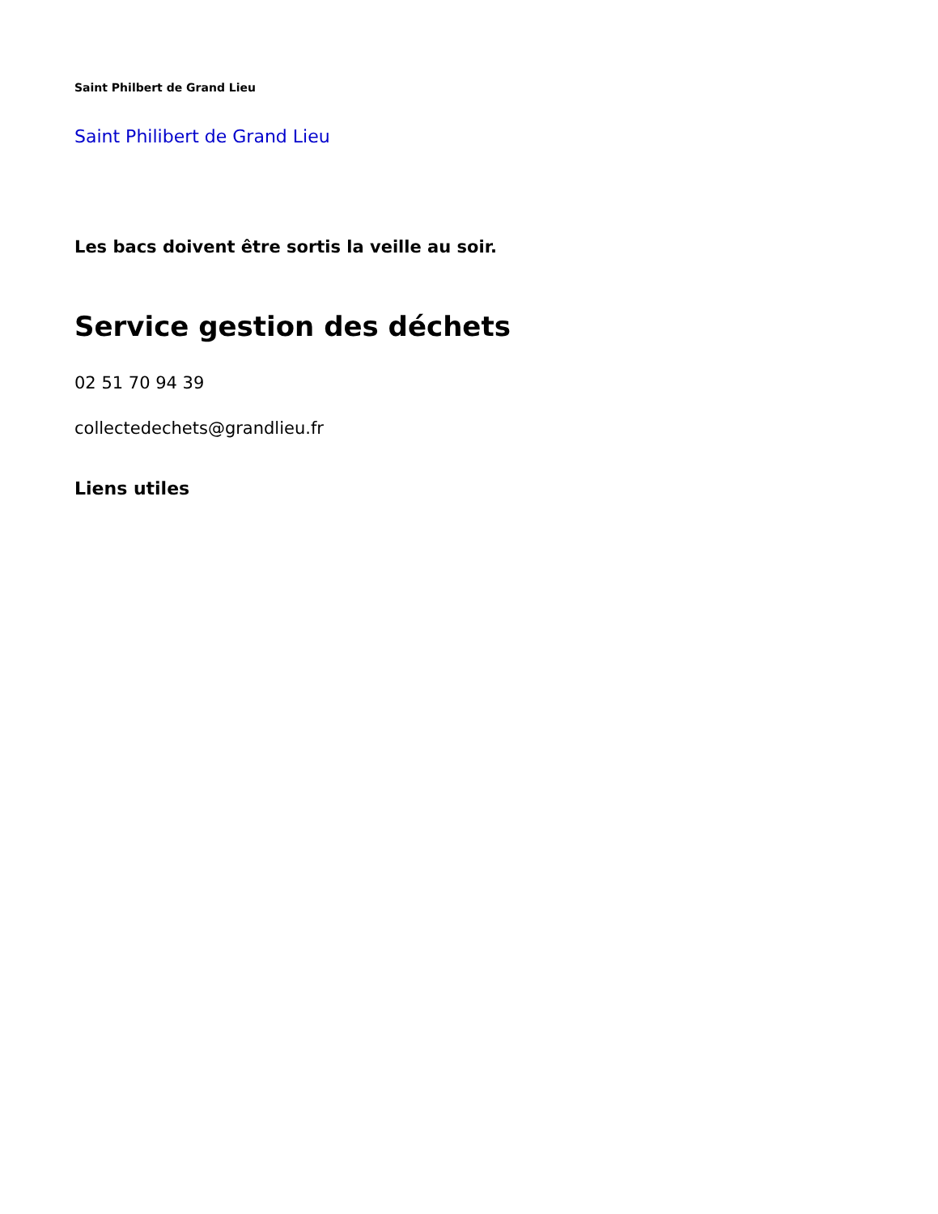Saint Philbert de Grand Lieu
Saint Philibert de Grand Lieu
Les bacs doivent être sortis la veille au soir.
Service gestion des déchets
02 51 70 94 39
collectedechets@grandlieu.fr
Liens utiles